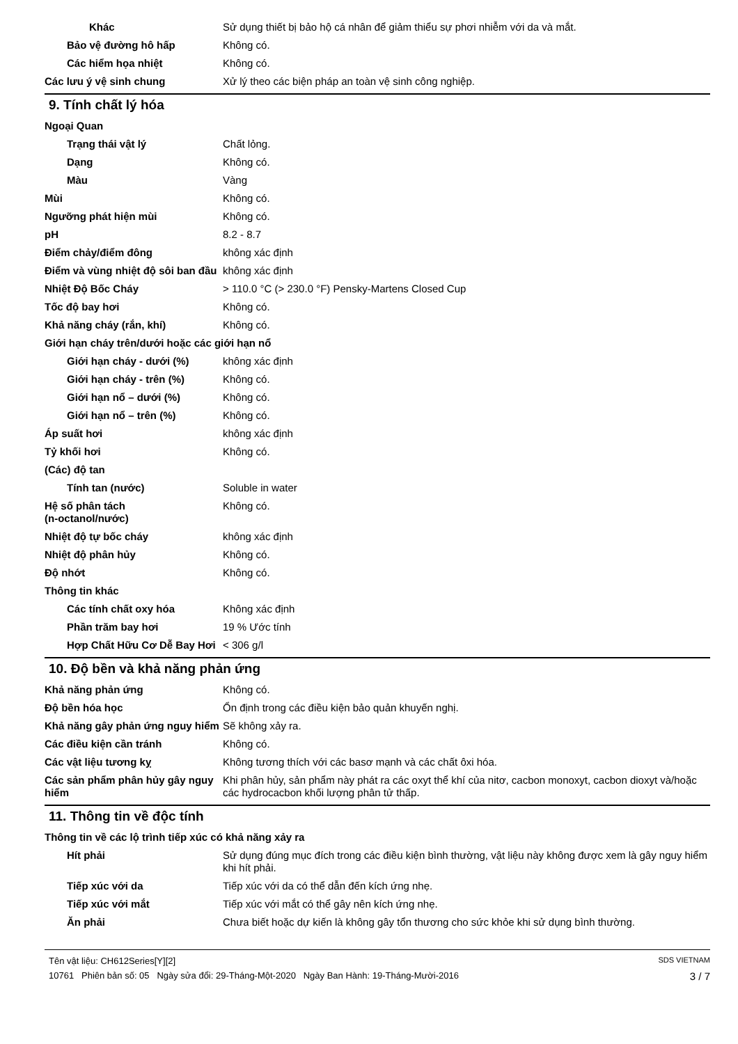Khác Sử dụng thiết bị bảo hộ cá nhân để giảm thiểu sự phơi nhiễm với da và mắt.
Bảo vệ đường hô hấp Không có.
Các hiểm họa nhiệt Không có.
Các lưu ý vệ sinh chung Xử lý theo các biện pháp an toàn vệ sinh công nghiệp.
9. Tính chất lý hóa
Ngoại Quan
Trạng thái vật lý Chất lỏng.
Dạng Không có.
Màu Vàng
Mùi Không có.
Ngưỡng phát hiện mùi Không có.
pH 8.2 - 8.7
Điểm chảy/điểm đông không xác định
Điểm và vùng nhiệt độ sôi ban đầu
không xác định
Nhiệt Độ Bốc Cháy > 110.0 °C (> 230.0 °F) Pensky-Martens Closed Cup
Tốc độ bay hơi Không có.
Khả năng cháy (rắn, khí) Không có.
Giới hạn cháy trên/dưới hoặc các giới hạn nổ
Giới hạn cháy - dưới (%) không xác định
Giới hạn cháy - trên (%) Không có.
Giới hạn nổ – dưới (%) Không có.
Giới hạn nổ – trên (%) Không có.
Áp suất hơi không xác định
Tỷ khối hơi Không có.
(Các) độ tan
Tính tan (nước) Soluble in water
Hệ số phân tách
(n-octanol/nước)
Không có.
Nhiệt độ tự bốc cháy không xác định
Nhiệt độ phân hủy Không có.
Độ nhớt Không có.
Thông tin khác
Các tính chất oxy hóa Không xác định
Phần trăm bay hơi 19 % Ước tính
Hợp Chất Hữu Cơ Dễ Bay Hơi
< 306 g/l
10. Độ bền và khả năng phản ứng
Khả năng phản ứng Không có.
Độ bền hóa học Ổn định trong các điều kiện bảo quản khuyến nghị.
Khả năng gây phản ứng nguy hiểm
Sẽ không xảy ra.
Các điều kiện cần tránh Không có.
Các vật liệu tương kỵ Không tương thích với các basơ mạnh và các chất ôxi hóa.
Các sản phẩm phân hủy gây nguy hiểm
Khi phân hủy, sản phẩm này phát ra các oxyt thể khí của nitơ, cacbon monoxyt, cacbon dioxyt và/hoặc các hydrocacbon khối lượng phân tử thấp.
11. Thông tin về độc tính
Thông tin về các lộ trình tiếp xúc có khả năng xảy ra
Hít phải Sử dụng đúng mục đích trong các điều kiện bình thường, vật liệu này không được xem là gây nguy hiểm khi hít phải.
Tiếp xúc với da Tiếp xúc với da có thể dẫn đến kích ứng nhẹ.
Tiếp xúc với mắt Tiếp xúc với mắt có thể gây nên kích ứng nhẹ.
Ăn phải Chưa biết hoặc dự kiến là không gây tổn thương cho sức khỏe khi sử dụng bình thường.
Tên vật liệu: CH612Series[Y][2] SDS VIETNAM
10761 Phiên bản số: 05 Ngày sửa đổi: 29-Tháng-Một-2020 Ngày Ban Hành: 19-Tháng-Mười-2016 3 / 7